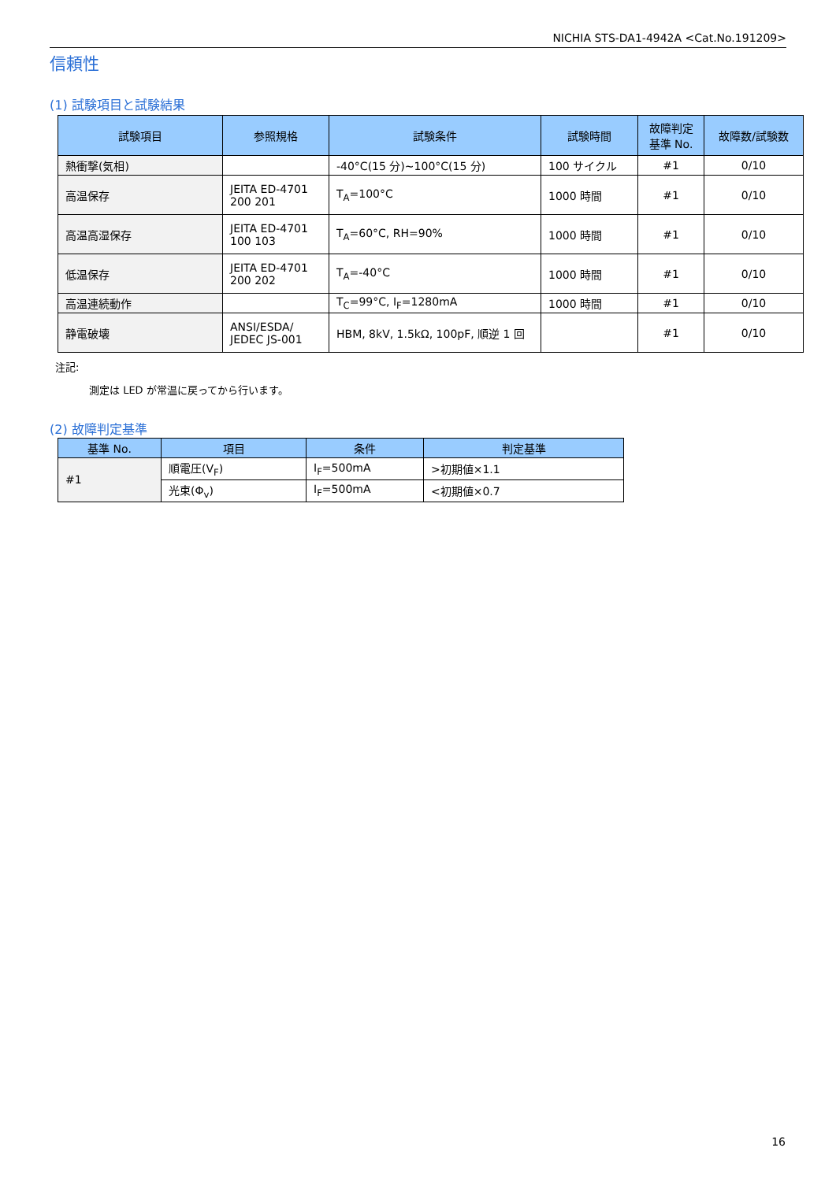NICHIA STS-DA1-4942A <Cat.No.191209>
信頼性
(1) 試験項目と試験結果
| 試験項目 | 参照規格 | 試験条件 | 試験時間 | 故障判定 基準 No. | 故障数/試験数 |
| --- | --- | --- | --- | --- | --- |
| 熱衝撃(気相) | | -40°C(15 分)~100°C(15 分) | 100 サイクル | #1 | 0/10 |
| 高温保存 | JEITA ED-4701 200 201 | T<sub>A</sub>=100°C | 1000 時間 | #1 | 0/10 |
| 高温高湿保存 | JEITA ED-4701 100 103 | T<sub>A</sub>=60°C, RH=90% | 1000 時間 | #1 | 0/10 |
| 低温保存 | JEITA ED-4701 200 202 | T<sub>A</sub>=-40°C | 1000 時間 | #1 | 0/10 |
| 高温連続動作 | | T<sub>C</sub>=99°C, I<sub>F</sub>=1280mA | 1000 時間 | #1 | 0/10 |
| 静電破壊 | ANSI/ESDA/ JEDEC JS-001 | HBM, 8kV, 1.5kΩ, 100pF, 順逆 1 回 | | #1 | 0/10 |
注記:
測定は LED が常温に戻ってから行います。
(2) 故障判定基準
| 基準 No. | 項目 | 条件 | 判定基準 |
| --- | --- | --- | --- |
| #1 | 順電圧(V<sub>F</sub>) | I<sub>F</sub>=500mA | >初期値×1.1 |
| | 光束(Φ<sub>v</sub>) | I<sub>F</sub>=500mA | <初期値×0.7 |
16